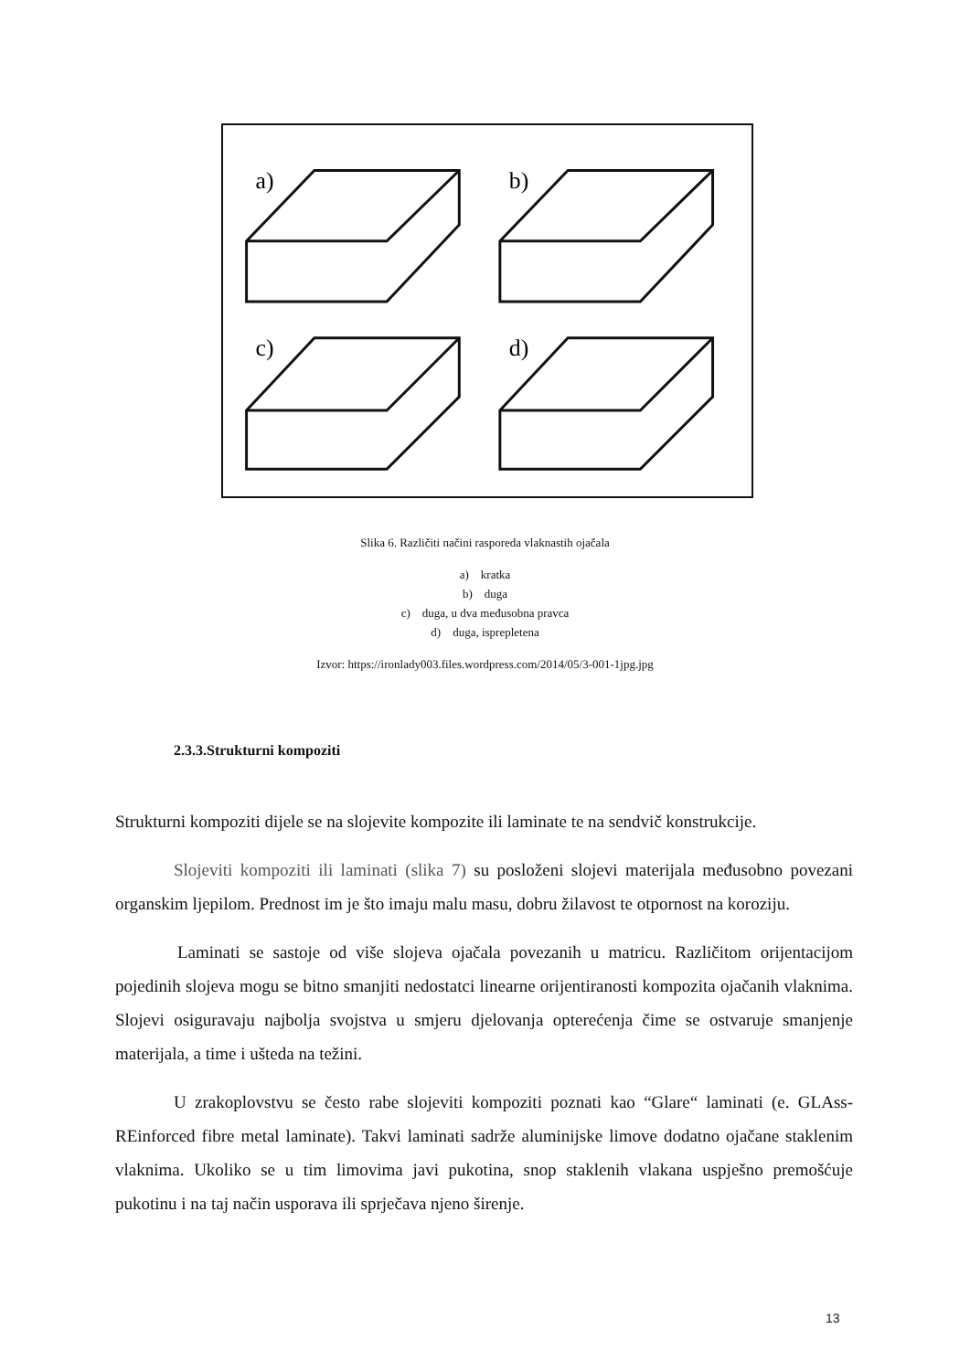a)
b)
c)
d)
Slika 6. Različiti načini rasporeda vlaknastih ojačala
a) kratka
b) duga
c) duga, u dva međusobna pravca
d) duga, isprepletena
Izvor: https://ironlady003.files.wordpress.com/2014/05/3-001-1jpg.jpg
2.3.3.Strukturni kompoziti
Strukturni kompoziti dijele se na slojevite kompozite ili laminate te na sendvič konstrukcije.
Slojeviti kompoziti ili laminati (slika 7) su posloženi slojevi materijala međusobno povezani organskim ljepilom. Prednost im je što imaju malu masu, dobru žilavost te otpornost na koroziju.
Laminati se sastoje od više slojeva ojačala povezanih u matricu. Različitom orijentacijom pojedinih slojeva mogu se bitno smanjiti nedostatci linearne orijentiranosti kompozita ojačanih vlaknima. Slojevi osiguravaju najbolja svojstva u smjeru djelovanja opterećenja čime se ostvaruje smanjenje materijala, a time i ušteda na težini.
U zrakoplovstvu se često rabe slojeviti kompoziti poznati kao “Glare“ laminati (e. GLAss-REinforced fibre metal laminate). Takvi laminati sadrže aluminijske limove dodatno ojačane staklenim vlaknima. Ukoliko se u tim limovima javi pukotina, snop staklenih vlakana uspješno premošćuje pukotinu i na taj način usporava ili sprječava njeno širenje.
13